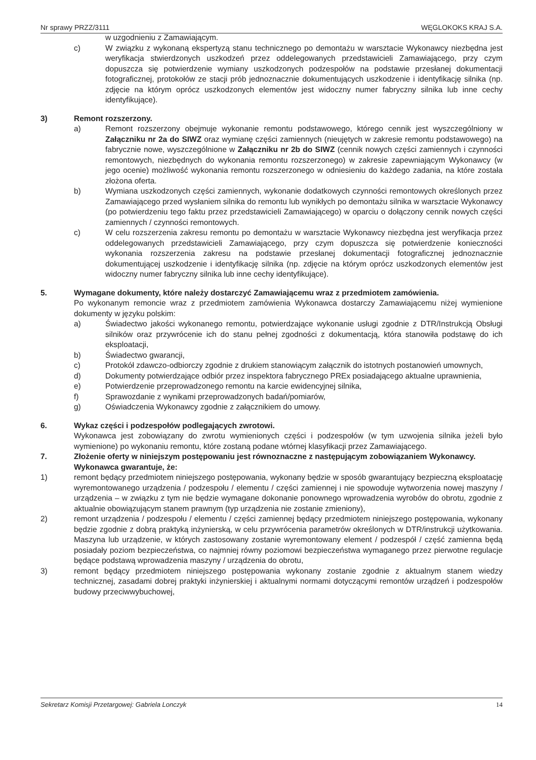Nr sprawy PRZZ/3111 WĘGLOKOKS KRAJ S.A.
w uzgodnieniu z Zamawiającym.
c) W związku z wykonaną ekspertyzą stanu technicznego po demontażu w warsztacie Wykonawcy niezbędna jest weryfikacja stwierdzonych uszkodzeń przez oddelegowanych przedstawicieli Zamawiającego, przy czym dopuszcza się potwierdzenie wymiany uszkodzonych podzespołów na podstawie przesłanej dokumentacji fotograficznej, protokołów ze stacji prób jednoznacznie dokumentujących uszkodzenie i identyfikację silnika (np. zdjęcie na którym oprócz uszkodzonych elementów jest widoczny numer fabryczny silnika lub inne cechy identyfikujące).
3) Remont rozszerzony.
a) Remont rozszerzony obejmuje wykonanie remontu podstawowego, którego cennik jest wyszczególniony w Załączniku nr 2a do SIWZ oraz wymianę części zamiennych (nieujętych w zakresie remontu podstawowego) na fabrycznie nowe, wyszczególnione w Załączniku nr 2b do SIWZ (cennik nowych części zamiennych i czynności remontowych, niezbędnych do wykonania remontu rozszerzonego) w zakresie zapewniającym Wykonawcy (w jego ocenie) możliwość wykonania remontu rozszerzonego w odniesieniu do każdego zadania, na które została złożona oferta.
b) Wymiana uszkodzonych części zamiennych, wykonanie dodatkowych czynności remontowych określonych przez Zamawiającego przed wysłaniem silnika do remontu lub wynikłych po demontażu silnika w warsztacie Wykonawcy (po potwierdzeniu tego faktu przez przedstawicieli Zamawiającego) w oparciu o dołączony cennik nowych części zamiennych / czynności remontowych.
c) W celu rozszerzenia zakresu remontu po demontażu w warsztacie Wykonawcy niezbędna jest weryfikacja przez oddelegowanych przedstawicieli Zamawiającego, przy czym dopuszcza się potwierdzenie konieczności wykonania rozszerzenia zakresu na podstawie przesłanej dokumentacji fotograficznej jednoznacznie dokumentującej uszkodzenie i identyfikację silnika (np. zdjęcie na którym oprócz uszkodzonych elementów jest widoczny numer fabryczny silnika lub inne cechy identyfikujące).
5. Wymagane dokumenty, które należy dostarczyć Zamawiającemu wraz z przedmiotem zamówienia.
Po wykonanym remoncie wraz z przedmiotem zamówienia Wykonawca dostarczy Zamawiającemu niżej wymienione dokumenty w języku polskim:
a) Świadectwo jakości wykonanego remontu, potwierdzające wykonanie usługi zgodnie z DTR/Instrukcją Obsługi silników oraz przywrócenie ich do stanu pełnej zgodności z dokumentacją, która stanowiła podstawę do ich eksploatacji,
b) Świadectwo gwarancji,
c) Protokół zdawczo-odbiorczy zgodnie z drukiem stanowiącym załącznik do istotnych postanowień umownych,
d) Dokumenty potwierdzające odbiór przez inspektora fabrycznego PREx posiadającego aktualne uprawnienia,
e) Potwierdzenie przeprowadzonego remontu na karcie ewidencyjnej silnika,
f) Sprawozdanie z wynikami przeprowadzonych badań/pomiarów,
g) Oświadczenia Wykonawcy zgodnie z załącznikiem do umowy.
6. Wykaz części i podzespołów podlegających zwrotowi.
Wykonawca jest zobowiązany do zwrotu wymienionych części i podzespołów (w tym uzwojenia silnika jeżeli było wymienione) po wykonaniu remontu, które zostaną podane wtórnej klasyfikacji przez Zamawiającego.
7. Złożenie oferty w niniejszym postępowaniu jest równoznaczne z następującym zobowiązaniem Wykonawcy.
Wykonawca gwarantuje, że:
1) remont będący przedmiotem niniejszego postępowania, wykonany będzie w sposób gwarantujący bezpieczną eksploatację wyremontowanego urządzenia / podzespołu / elementu / części zamiennej i nie spowoduje wytworzenia nowej maszyny / urządzenia – w związku z tym nie będzie wymagane dokonanie ponownego wprowadzenia wyrobów do obrotu, zgodnie z aktualnie obowiązującym stanem prawnym (typ urządzenia nie zostanie zmieniony),
2) remont urządzenia / podzespołu / elementu / części zamiennej będący przedmiotem niniejszego postępowania, wykonany będzie zgodnie z dobrą praktyką inżynierską, w celu przywrócenia parametrów określonych w DTR/instrukcji użytkowania. Maszyna lub urządzenie, w których zastosowany zostanie wyremontowany element / podzespół / część zamienna będą posiadały poziom bezpieczeństwa, co najmniej równy poziomowi bezpieczeństwa wymaganego przez pierwotne regulacje będące podstawą wprowadzenia maszyny / urządzenia do obrotu,
3) remont będący przedmiotem niniejszego postępowania wykonany zostanie zgodnie z aktualnym stanem wiedzy technicznej, zasadami dobrej praktyki inżynierskiej i aktualnymi normami dotyczącymi remontów urządzeń i podzespołów budowy przeciwwybuchowej,
Sekretarz Komisji Przetargowej: Gabriela Lonczyk 14